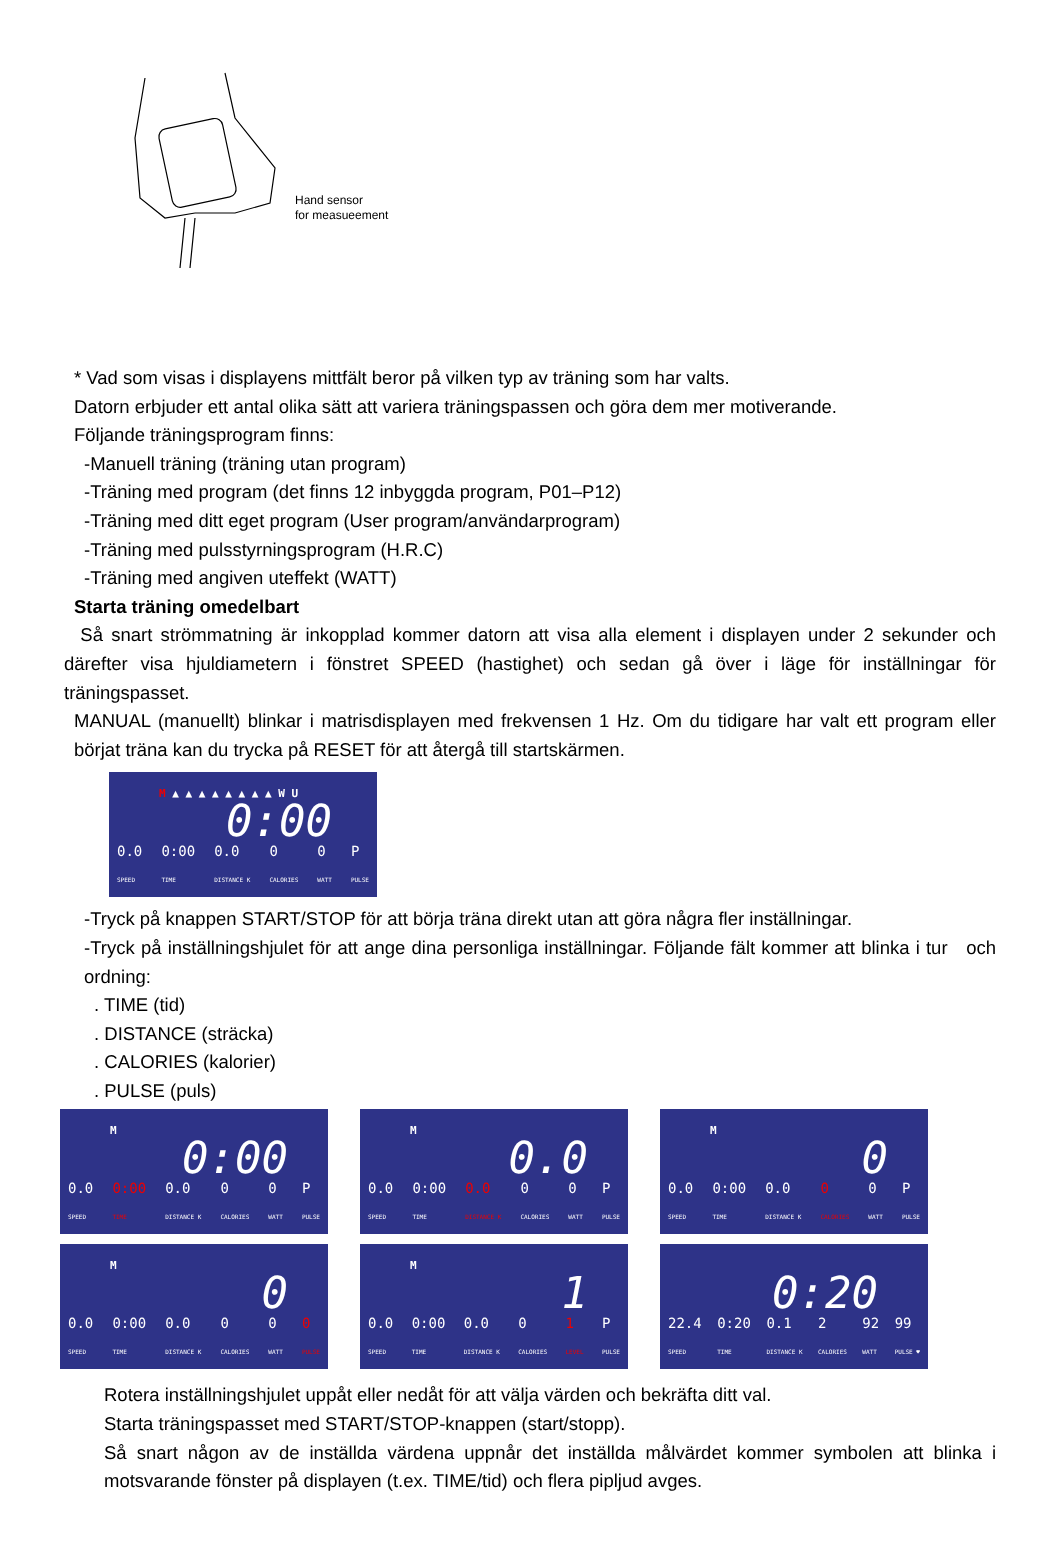Hand sensor
for measueement
* Vad som visas i displayens mittfält beror på vilken typ av träning som har valts.
Datorn erbjuder ett antal olika sätt att variera träningspassen och göra dem mer motiverande.
Följande träningsprogram finns:
-Manuell träning (träning utan program)
-Träning med program (det finns 12 inbyggda program, P01–P12)
-Träning med ditt eget program (User program/användarprogram)
-Träning med pulsstyrningsprogram (H.R.C)
-Träning med angiven uteffekt (WATT)
Starta träning omedelbart
Så snart strömmatning är inkopplad kommer datorn att visa alla element i displayen under 2 sekunder och därefter visa hjuldiametern i fönstret SPEED (hastighet) och sedan gå över i läge för inställningar för träningspasset.
MANUAL (manuellt) blinkar i matrisdisplayen med frekvensen 1 Hz. Om du tidigare har valt ett program eller börjat träna kan du trycka på RESET för att återgå till startskärmen.
M ▲ ▲ ▲ ▲ ▲ ▲ ▲ ▲ W U
0:00
0.0
SPEED 0:00
TIME 0.0
DISTANCE K 0
CALORIES 0
WATT P
PULSE
-Tryck på knappen START/STOP för att börja träna direkt utan att göra några fler inställningar.
-Tryck på inställningshjulet för att ange dina personliga inställningar. Följande fält kommer att blinka i tur och ordning:
. TIME (tid)
. DISTANCE (sträcka)
. CALORIES (kalorier)
. PULSE (puls)
M
0:00
0.0
SPEED 0:00
TIME 0.0
DISTANCE K 0
CALORIES 0
WATT P
PULSE
M
0.0
0.0
SPEED 0:00
TIME 0.0
DISTANCE K 0
CALORIES 0
WATT P
PULSE
M
0
0.0
SPEED 0:00
TIME 0.0
DISTANCE K 0
CALORIES 0
WATT P
PULSE
M
0
0.0
SPEED 0:00
TIME 0.0
DISTANCE K 0
CALORIES 0
WATT 0
PULSE
M
1
0.0
SPEED 0:00
TIME 0.0
DISTANCE K 0
CALORIES 1
LEVEL P
PULSE
0:20
22.4
SPEED 0:20
TIME 0.1
DISTANCE K 2
CALORIES 92
WATT 99
PULSE ♥
Rotera inställningshjulet uppåt eller nedåt för att välja värden och bekräfta ditt val.
Starta träningspasset med START/STOP-knappen (start/stopp).
Så snart någon av de inställda värdena uppnår det inställda målvärdet kommer symbolen att blinka i motsvarande fönster på displayen (t.ex. TIME/tid) och flera pipljud avges.